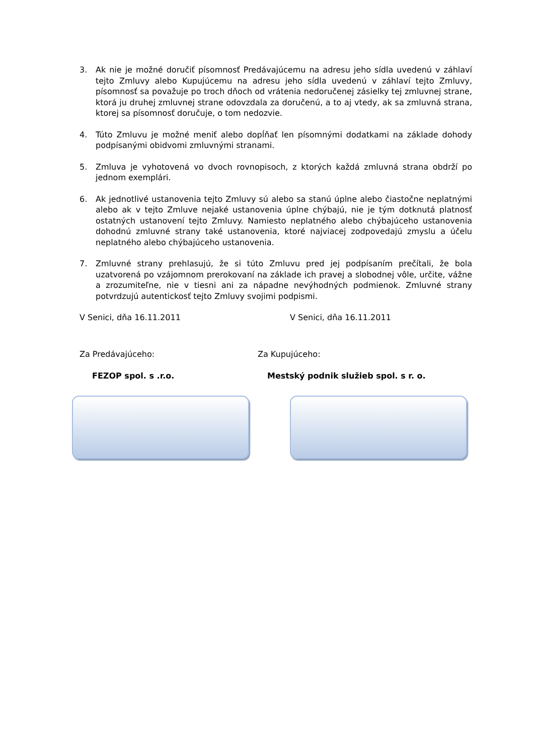3. Ak nie je možné doručiť písomnosť Predávajúcemu na adresu jeho sídla uvedenú v záhlaví tejto Zmluvy alebo Kupujúcemu na adresu jeho sídla uvedenú v záhlaví tejto Zmluvy, písomnosť sa považuje po troch dňoch od vrátenia nedoručenej zásielky tej zmluvnej strane, ktorá ju druhej zmluvnej strane odovzdala za doručenú, a to aj vtedy, ak sa zmluvná strana, ktorej sa písomnosť doručuje, o tom nedozvie.
4. Túto Zmluvu je možné meniť alebo dopĺňať len písomnými dodatkami na základe dohody podpísanými obidvomi zmluvnými stranami.
5. Zmluva je vyhotovená vo dvoch rovnopisoch, z ktorých každá zmluvná strana obdrží po jednom exemplári.
6. Ak jednotlivé ustanovenia tejto Zmluvy sú alebo sa stanú úplne alebo čiastočne neplatnými alebo ak v tejto Zmluve nejaké ustanovenia úplne chýbajú, nie je tým dotknutá platnosť ostatných ustanovení tejto Zmluvy. Namiesto neplatného alebo chýbajúceho ustanovenia dohodnú zmluvné strany také ustanovenia, ktoré najviacej zodpovedajú zmyslu a účelu neplatného alebo chýbajúceho ustanovenia.
7. Zmluvné strany prehlasujú, že si túto Zmluvu pred jej podpísaním prečítali, že bola uzatvorená po vzájomnom prerokovaní na základe ich pravej a slobodnej vôle, určite, vážne a zrozumiteľne, nie v tiesni ani za nápadne nevýhodných podmienok. Zmluvné strany potvrdzujú autentickosť tejto Zmluvy svojimi podpismi.
V Senici, dňa 16.11.2011 V Senici, dňa 16.11.2011
Za Predávajúceho: Za Kupujúceho:
FEZOP spol. s .r.o. Mestský podnik služieb spol. s r. o.